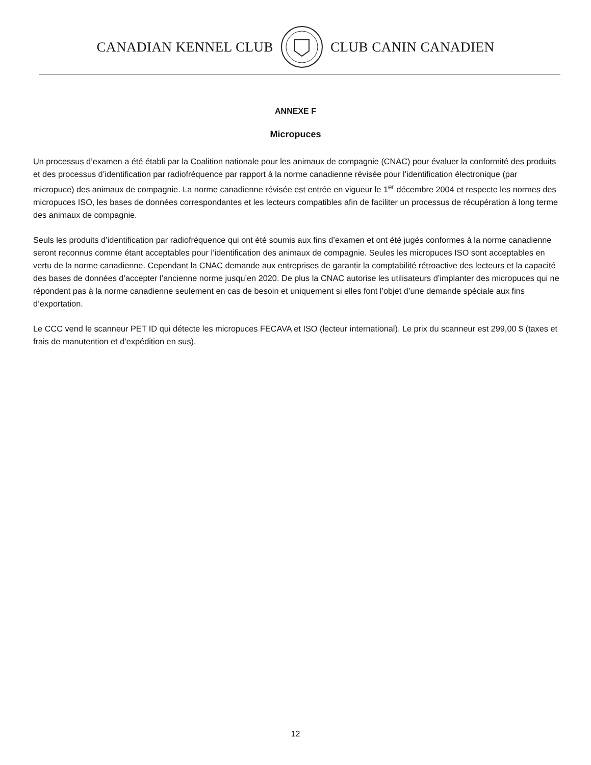CANADIAN KENNEL CLUB CLUB CANIN CANADIEN
ANNEXE F
Micropuces
Un processus d’examen a été établi par la Coalition nationale pour les animaux de compagnie (CNAC) pour évaluer la conformité des produits et des processus d’identification par radiofréquence par rapport à la norme canadienne révisée pour l’identification électronique (par micropuce) des animaux de compagnie. La norme canadienne révisée est entrée en vigueur le 1<sup>er</sup> décembre 2004 et respecte les normes des micropuces ISO, les bases de données correspondantes et les lecteurs compatibles afin de faciliter un processus de récupération à long terme des animaux de compagnie.
Seuls les produits d’identification par radiofréquence qui ont été soumis aux fins d’examen et ont été jugés conformes à la norme canadienne seront reconnus comme étant acceptables pour l’identification des animaux de compagnie. Seules les micropuces ISO sont acceptables en vertu de la norme canadienne. Cependant la CNAC demande aux entreprises de garantir la comptabilité rétroactive des lecteurs et la capacité des bases de données d’accepter l’ancienne norme jusqu’en 2020. De plus la CNAC autorise les utilisateurs d’implanter des micropuces qui ne répondent pas à la norme canadienne seulement en cas de besoin et uniquement si elles font l’objet d’une demande spéciale aux fins d’exportation.
Le CCC vend le scanneur PET ID qui détecte les micropuces FECAVA et ISO (lecteur international). Le prix du scanneur est 299,00 $ (taxes et frais de manutention et d’expédition en sus).
12